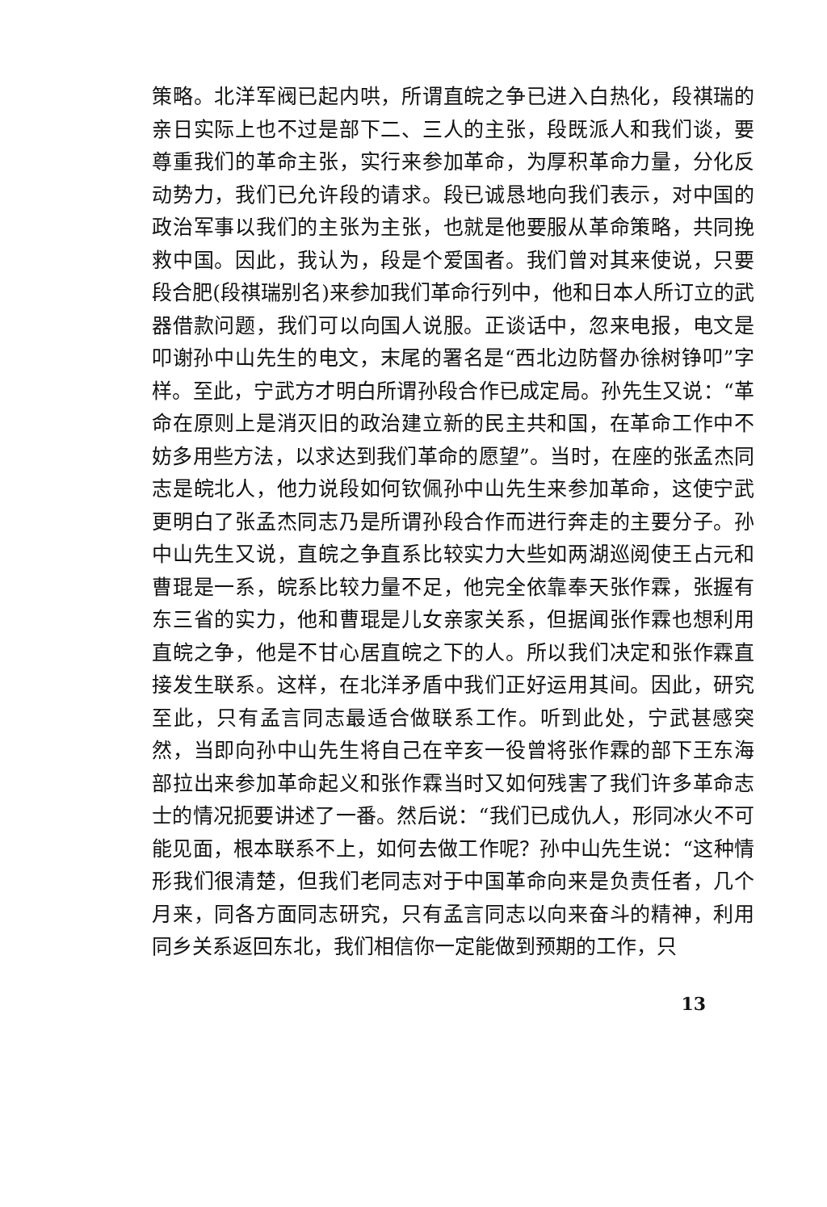策略。北洋军阀已起内哄，所谓直皖之争已进入白热化，段祺瑞的亲日实际上也不过是部下二、三人的主张，段既派人和我们谈，要尊重我们的革命主张，实行来参加革命，为厚积革命力量，分化反动势力，我们已允许段的请求。段已诚恳地向我们表示，对中国的政治军事以我们的主张为主张，也就是他要服从革命策略，共同挽救中国。因此，我认为，段是个爱国者。我们曾对其来使说，只要段合肥(段祺瑞别名)来参加我们革命行列中，他和日本人所订立的武器借款问题，我们可以向国人说服。正谈话中，忽来电报，电文是叩谢孙中山先生的电文，末尾的署名是“西北边防督办徐树铮叩”字样。至此，宁武方才明白所谓孙段合作已成定局。孙先生又说：“革命在原则上是消灭旧的政治建立新的民主共和国，在革命工作中不妨多用些方法，以求达到我们革命的愿望”。当时，在座的张孟杰同志是皖北人，他力说段如何钦佩孙中山先生来参加革命，这使宁武更明白了张孟杰同志乃是所谓孙段合作而进行奔走的主要分子。孙中山先生又说，直皖之争直系比较实力大些如两湖巡阅使王占元和曹琨是一系，皖系比较力量不足，他完全依靠奉天张作霖，张握有东三省的实力，他和曹琨是儿女亲家关系，但据闻张作霖也想利用直皖之争，他是不甘心居直皖之下的人。所以我们决定和张作霖直接发生联系。这样，在北洋矛盾中我们正好运用其间。因此，研究至此，只有孟言同志最适合做联系工作。听到此处，宁武甚感突然，当即向孙中山先生将自己在辛亥一役曾将张作霖的部下王东海部拉出来参加革命起义和张作霖当时又如何残害了我们许多革命志士的情况扼要讲述了一番。然后说：“我们已成仇人，形同冰火不可能见面，根本联系不上，如何去做工作呢？孙中山先生说：“这种情形我们很清楚，但我们老同志对于中国革命向来是负责任者，几个月来，同各方面同志研究，只有孟言同志以向来奋斗的精神，利用同乡关系返回东北，我们相信你一定能做到预期的工作，只
13